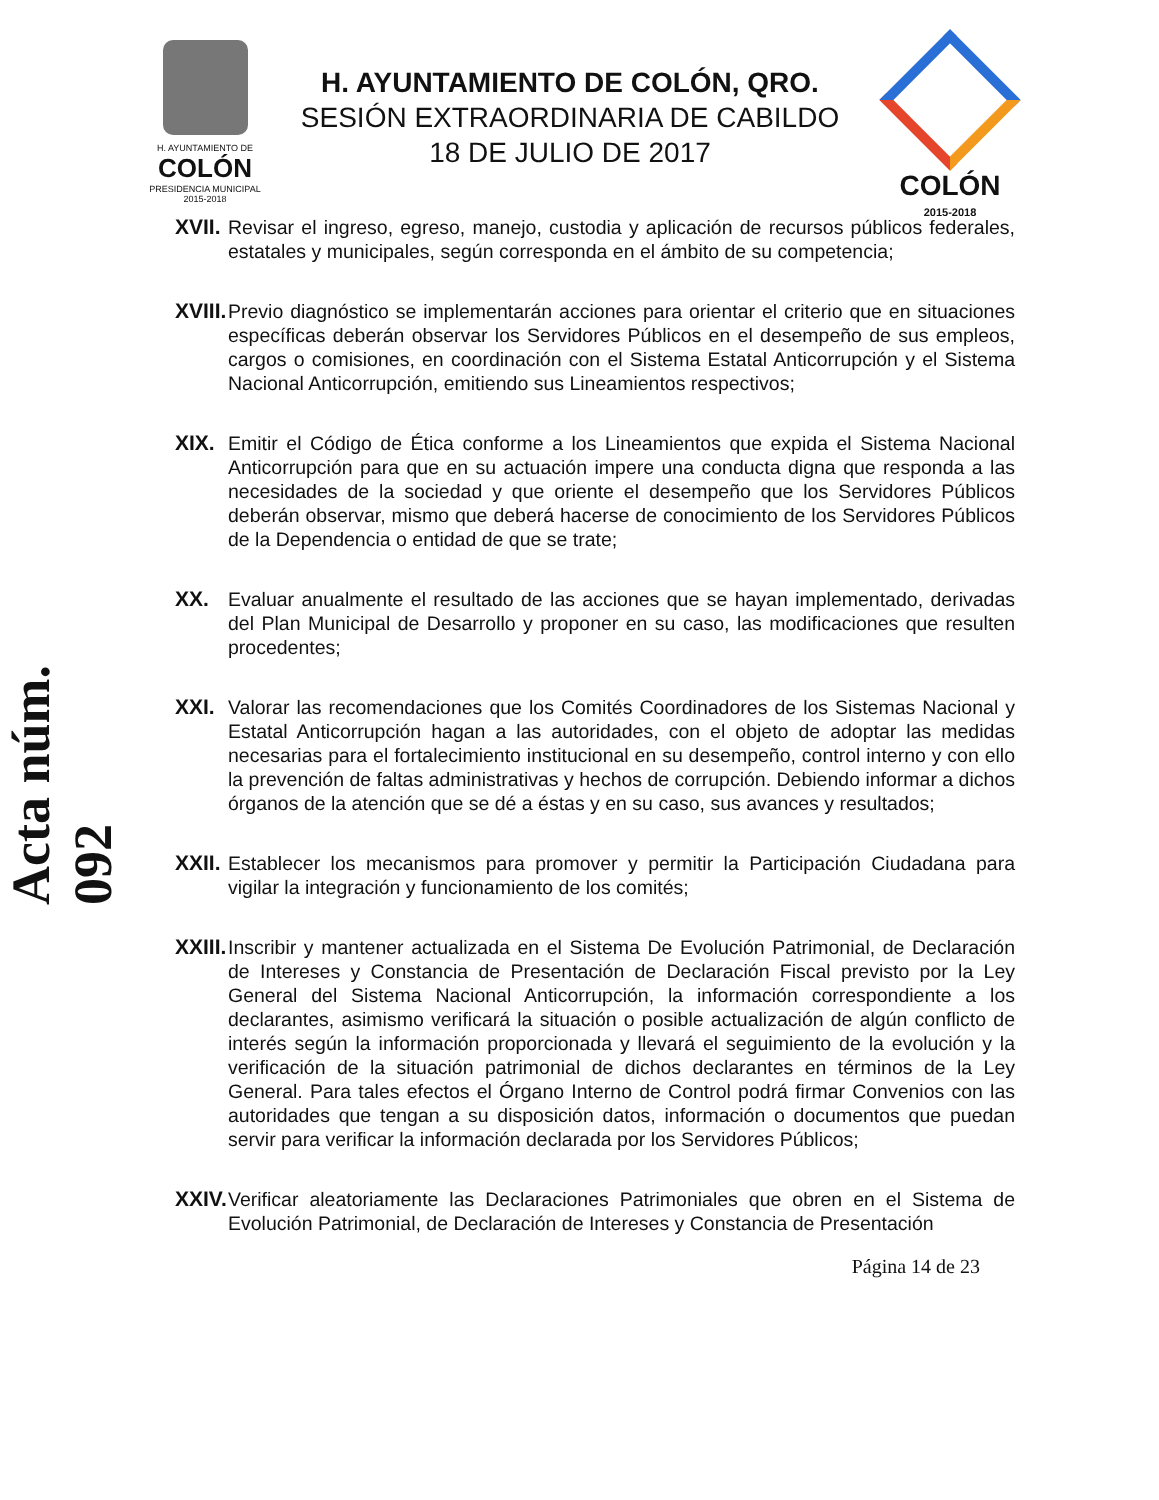H. AYUNTAMIENTO DE
COLÓN
PRESIDENCIA MUNICIPAL
2015-2018
H. AYUNTAMIENTO DE COLÓN, QRO.
SESIÓN EXTRAORDINARIA DE CABILDO
18 DE JULIO DE 2017
COLÓN
2015-2018
Acta núm. 092
XVII.
Revisar el ingreso, egreso, manejo, custodia y aplicación de recursos públicos federales, estatales y municipales, según corresponda en el ámbito de su competencia;
XVIII.
Previo diagnóstico se implementarán acciones para orientar el criterio que en situaciones específicas deberán observar los Servidores Públicos en el desempeño de sus empleos, cargos o comisiones, en coordinación con el Sistema Estatal Anticorrupción y el Sistema Nacional Anticorrupción, emitiendo sus Lineamientos respectivos;
XIX. Emitir el Código de Ética conforme a los Lineamientos que expida el Sistema Nacional Anticorrupción para que en su actuación impere una conducta digna que responda a las necesidades de la sociedad y que oriente el desempeño que los Servidores Públicos deberán observar, mismo que deberá hacerse de conocimiento de los Servidores Públicos de la Dependencia o entidad de que se trate;
XX. Evaluar anualmente el resultado de las acciones que se hayan implementado, derivadas del Plan Municipal de Desarrollo y proponer en su caso, las modificaciones que resulten procedentes;
XXI. Valorar las recomendaciones que los Comités Coordinadores de los Sistemas Nacional y Estatal Anticorrupción hagan a las autoridades, con el objeto de adoptar las medidas necesarias para el fortalecimiento institucional en su desempeño, control interno y con ello la prevención de faltas administrativas y hechos de corrupción. Debiendo informar a dichos órganos de la atención que se dé a éstas y en su caso, sus avances y resultados;
XXII.
Establecer los mecanismos para promover y permitir la Participación Ciudadana para vigilar la integración y funcionamiento de los comités;
XXIII.
Inscribir y mantener actualizada en el Sistema De Evolución Patrimonial, de Declaración de Intereses y Constancia de Presentación de Declaración Fiscal previsto por la Ley General del Sistema Nacional Anticorrupción, la información correspondiente a los declarantes, asimismo verificará la situación o posible actualización de algún conflicto de interés según la información proporcionada y llevará el seguimiento de la evolución y la verificación de la situación patrimonial de dichos declarantes en términos de la Ley General. Para tales efectos el Órgano Interno de Control podrá firmar Convenios con las autoridades que tengan a su disposición datos, información o documentos que puedan servir para verificar la información declarada por los Servidores Públicos;
XXIV.
Verificar aleatoriamente las Declaraciones Patrimoniales que obren en el Sistema de Evolución Patrimonial, de Declaración de Intereses y Constancia de Presentación
Página 14 de 23